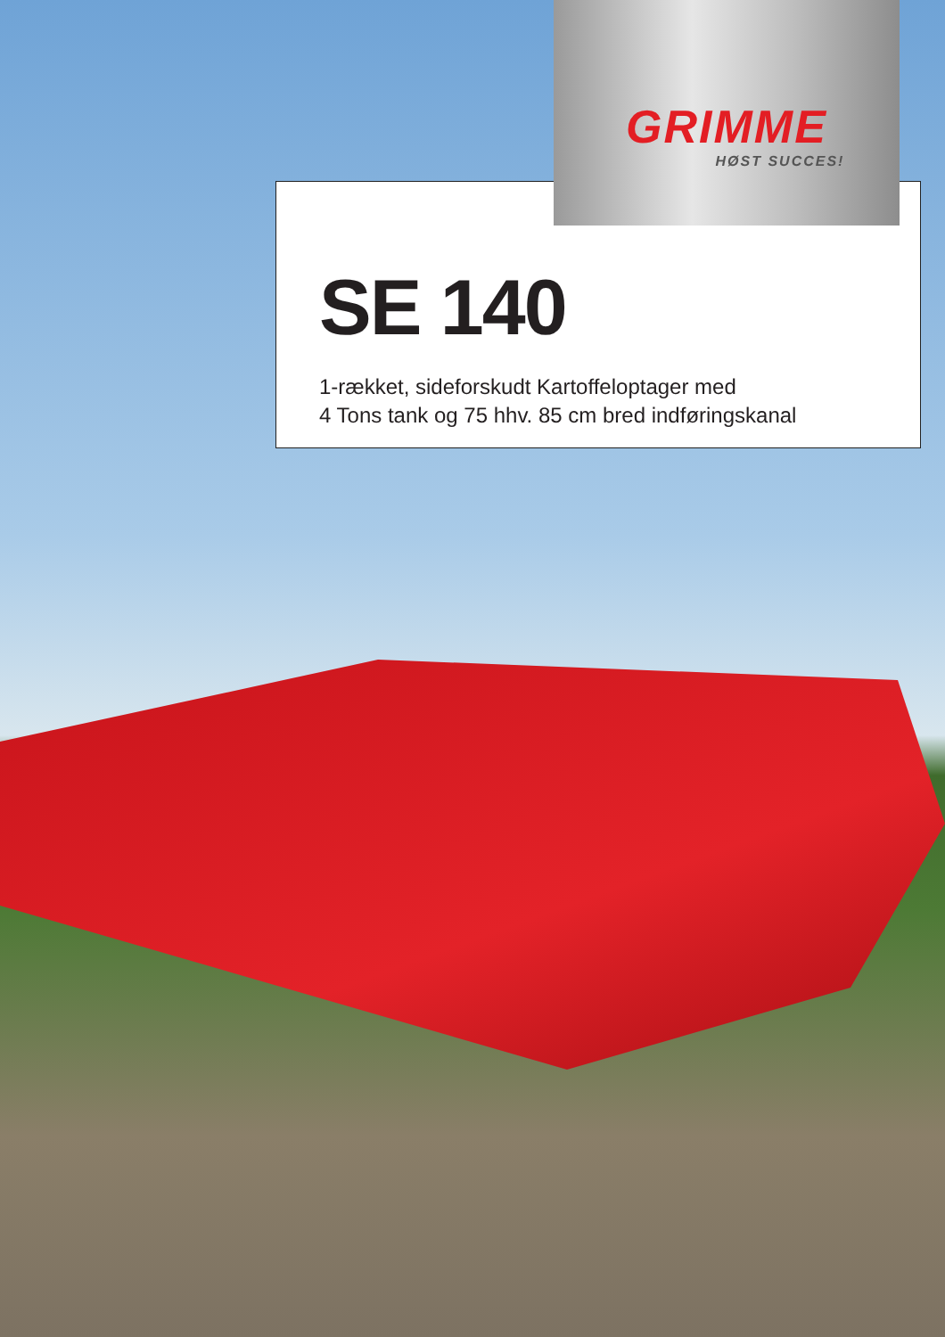GRIMME
HØST SUCCES!
SE 140
1-rækket, sideforskudt Kartoffeloptager med
4 Tons tank og 75 hhv. 85 cm bred indføringskanal